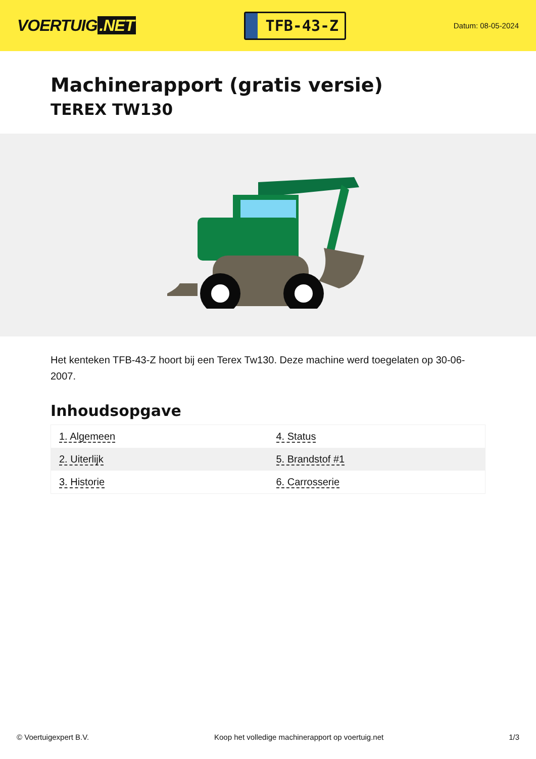VOERTUIG.NET
TFB-43-Z
Datum: 08-05-2024
Machinerapport (gratis versie)
TEREX TW130
Het kenteken TFB-43-Z hoort bij een Terex Tw130. Deze machine werd toegelaten op 30-06-2007.
Inhoudsopgave
| 1. Algemeen | 4. Status |
| 2. Uiterlijk | 5. Brandstof #1 |
| 3. Historie | 6. Carrosserie |
© Voertuigexpert B.V. Koop het volledige machinerapport op voertuig.net 1/3